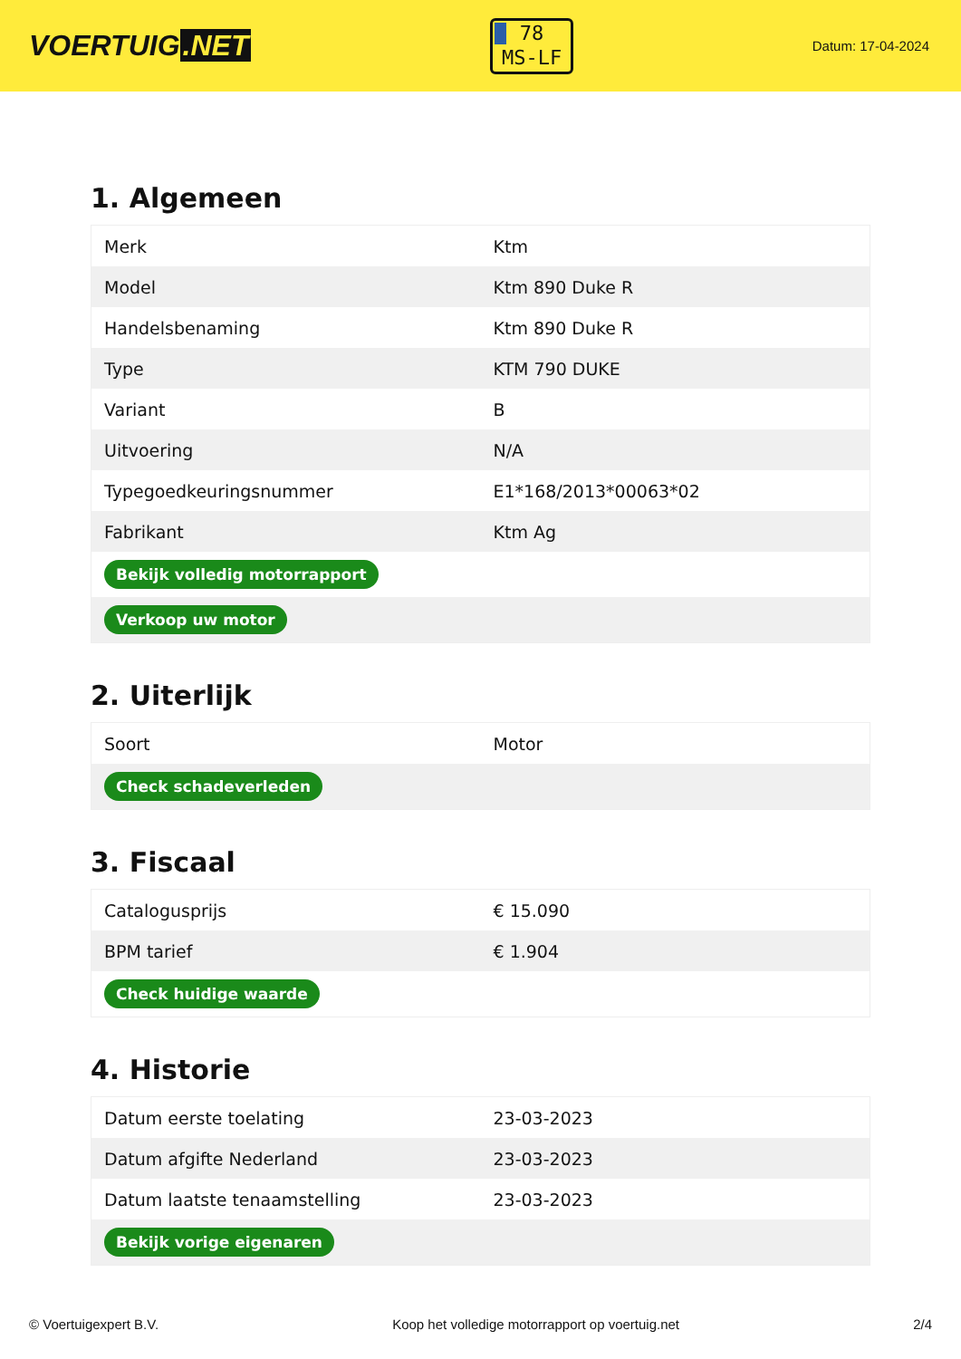VOERTUIG.NET
78
MS-LF
Datum: 17-04-2024
1. Algemeen
| Merk | Ktm |
| Model | Ktm 890 Duke R |
| Handelsbenaming | Ktm 890 Duke R |
| Type | KTM 790 DUKE |
| Variant | B |
| Uitvoering | N/A |
| Typegoedkeuringsnummer | E1*168/2013*00063*02 |
| Fabrikant | Ktm Ag |
| Bekijk volledig motorrapport | |
| Verkoop uw motor | |
2. Uiterlijk
| Soort | Motor |
| Check schadeverleden | |
3. Fiscaal
| Catalogusprijs | € 15.090 |
| BPM tarief | € 1.904 |
| Check huidige waarde | |
4. Historie
| Datum eerste toelating | 23-03-2023 |
| Datum afgifte Nederland | 23-03-2023 |
| Datum laatste tenaamstelling | 23-03-2023 |
| Bekijk vorige eigenaren | |
© Voertuigexpert B.V. Koop het volledige motorrapport op voertuig.net 2/4